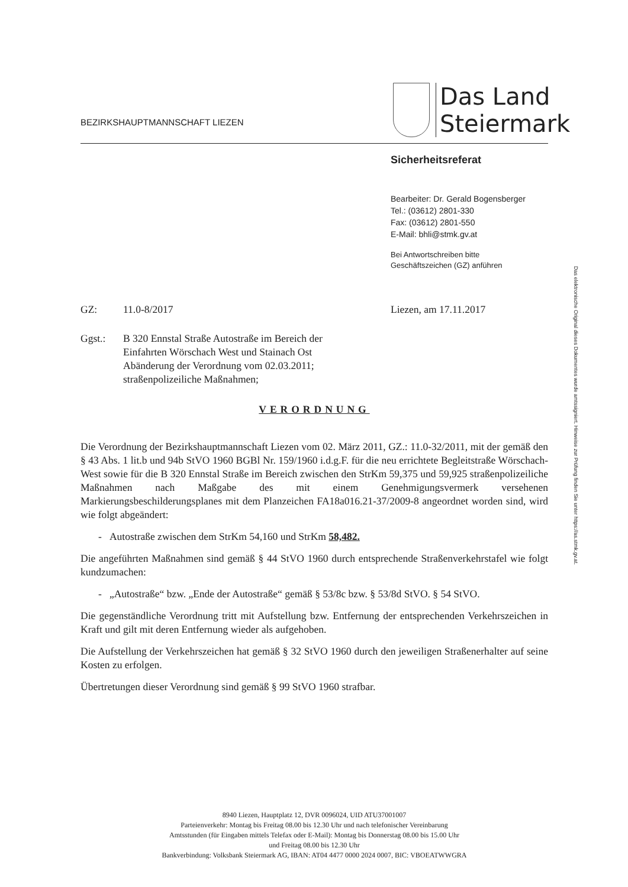BEZIRKSHAUPTMANNSCHAFT LIEZEN
Das Land
Steiermark
Sicherheitsreferat
Bearbeiter: Dr. Gerald Bogensberger
Tel.: (03612) 2801-330
Fax: (03612) 2801-550
E-Mail: bhli@stmk.gv.at
Bei Antwortschreiben bitte
Geschäftszeichen (GZ) anführen
Das elektronische Original dieses Dokumentes wurde amtssigniert. Hinweise zur Prüfung finden Sie unter https://as.stmk.gv.at.
GZ: 11.0-8/2017 Liezen, am 17.11.2017
Ggst.: B 320 Ennstal Straße Autostraße im Bereich der
Einfahrten Wörschach West und Stainach Ost
Abänderung der Verordnung vom 02.03.2011;
straßenpolizeiliche Maßnahmen;
VERORDNUNG
Die Verordnung der Bezirkshauptmannschaft Liezen vom 02. März 2011, GZ.: 11.0-32/2011, mit der gemäß den § 43 Abs. 1 lit.b und 94b StVO 1960 BGBl Nr. 159/1960 i.d.g.F. für die neu errichtete Begleitstraße Wörschach-West sowie für die B 320 Ennstal Straße im Bereich zwischen den StrKm 59,375 und 59,925 straßenpolizeiliche Maßnahmen nach Maßgabe des mit einem Genehmigungsvermerk versehenen Markierungsbeschilderungsplanes mit dem Planzeichen FA18a016.21-37/2009-8 angeordnet worden sind, wird wie folgt abgeändert:
- Autostraße zwischen dem StrKm 54,160 und StrKm 58,482.
Die angeführten Maßnahmen sind gemäß § 44 StVO 1960 durch entsprechende Straßenverkehrstafel wie folgt kundzumachen:
- „Autostraße“ bzw. „Ende der Autostraße“ gemäß § 53/8c bzw. § 53/8d StVO. § 54 StVO.
Die gegenständliche Verordnung tritt mit Aufstellung bzw. Entfernung der entsprechenden Verkehrszeichen in Kraft und gilt mit deren Entfernung wieder als aufgehoben.
Die Aufstellung der Verkehrszeichen hat gemäß § 32 StVO 1960 durch den jeweiligen Straßenerhalter auf seine Kosten zu erfolgen.
Übertretungen dieser Verordnung sind gemäß § 99 StVO 1960 strafbar.
8940 Liezen, Hauptplatz 12, DVR 0096024, UID ATU37001007
Parteienverkehr: Montag bis Freitag 08.00 bis 12.30 Uhr und nach telefonischer Vereinbarung
Amtsstunden (für Eingaben mittels Telefax oder E-Mail): Montag bis Donnerstag 08.00 bis 15.00 Uhr
und Freitag 08.00 bis 12.30 Uhr
Bankverbindung: Volksbank Steiermark AG, IBAN: AT04 4477 0000 2024 0007, BIC: VBOEATWWGRA